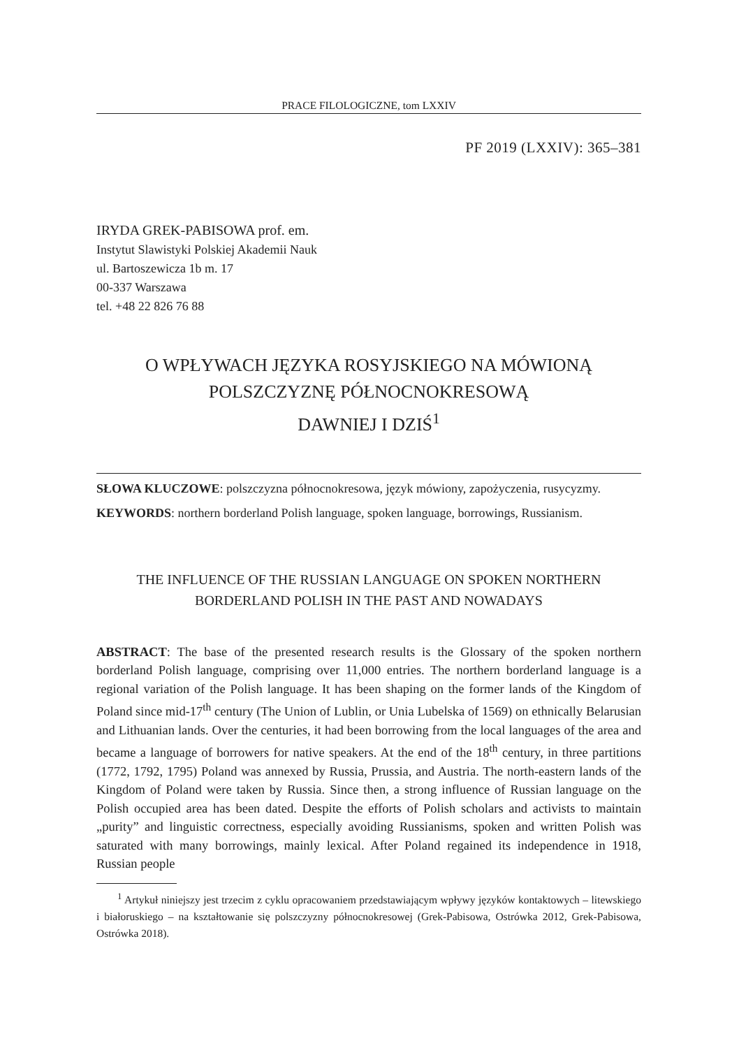PRACE FILOLOGICZNE, tom LXXIV
PF 2019 (LXXIV): 365–381
IRYDA GREK-PABISOWA prof. em.
Instytut Slawistyki Polskiej Akademii Nauk
ul. Bartoszewicza 1b m. 17
00-337 Warszawa
tel. +48 22 826 76 88
O WPŁYWACH JĘZYKA ROSYJSKIEGO NA MÓWIONĄ
POLSZCZYZNĘ PÓŁNOCNOKRESOWĄ
DAWNIEJ I DZIŚ<sup>1</sup>
SŁOWA KLUCZOWE: polszczyzna północnokresowa, język mówiony, zapożyczenia, rusycyzmy.
KEYWORDS: northern borderland Polish language, spoken language, borrowings, Russianism.
THE INFLUENCE OF THE RUSSIAN LANGUAGE ON SPOKEN NORTHERN
BORDERLAND POLISH IN THE PAST AND NOWADAYS
ABSTRACT: The base of the presented research results is the Glossary of the spoken northern borderland Polish language, comprising over 11,000 entries. The northern borderland language is a regional variation of the Polish language. It has been shaping on the former lands of the Kingdom of Poland since mid-17<sup>th</sup> century (The Union of Lublin, or Unia Lubelska of 1569) on ethnically Belarusian and Lithuanian lands. Over the centuries, it had been borrowing from the local languages of the area and became a language of borrowers for native speakers. At the end of the 18<sup>th</sup> century, in three partitions (1772, 1792, 1795) Poland was annexed by Russia, Prussia, and Austria. The north-eastern lands of the Kingdom of Poland were taken by Russia. Since then, a strong influence of Russian language on the Polish occupied area has been dated. Despite the efforts of Polish scholars and activists to maintain „purity” and linguistic correctness, especially avoiding Russianisms, spoken and written Polish was saturated with many borrowings, mainly lexical. After Poland regained its independence in 1918, Russian people
<sup>1</sup> Artykuł niniejszy jest trzecim z cyklu opracowaniem przedstawiającym wpływy języków kontaktowych – litewskiego i białoruskiego – na kształtowanie się polszczyzny północnokresowej (Grek-Pabisowa, Ostrówka 2012, Grek-Pabisowa, Ostrówka 2018).